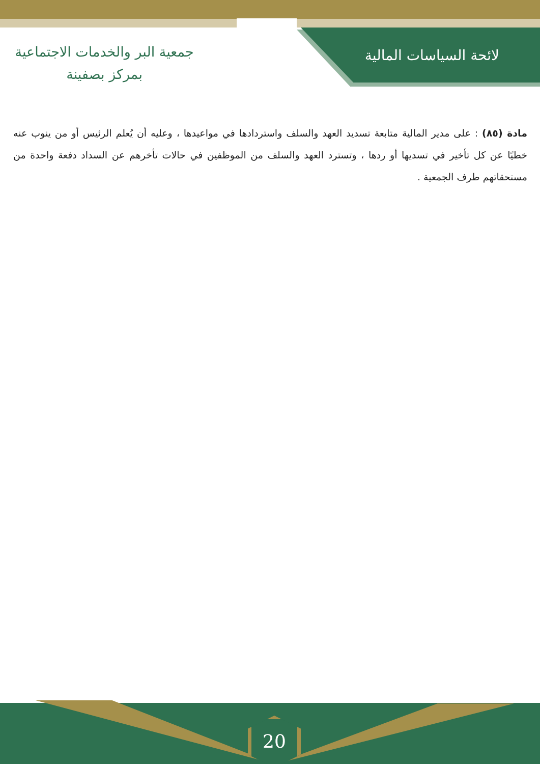لائحة السياسات المالية
جمعية البر والخدمات الاجتماعية
بمركز بصفينة
مادة (٨٥) : على مدير المالية متابعة تسديد العهد والسلف واستردادها في مواعيدها ، وعليه أن يُعلم الرئيس أو من ينوب عنه خطيًا عن كل تأخير في تسديها أو ردها ، وتسترد العهد والسلف من الموظفين في حالات تأخرهم عن السداد دفعة واحدة من مستحقاتهم طرف الجمعية .
20